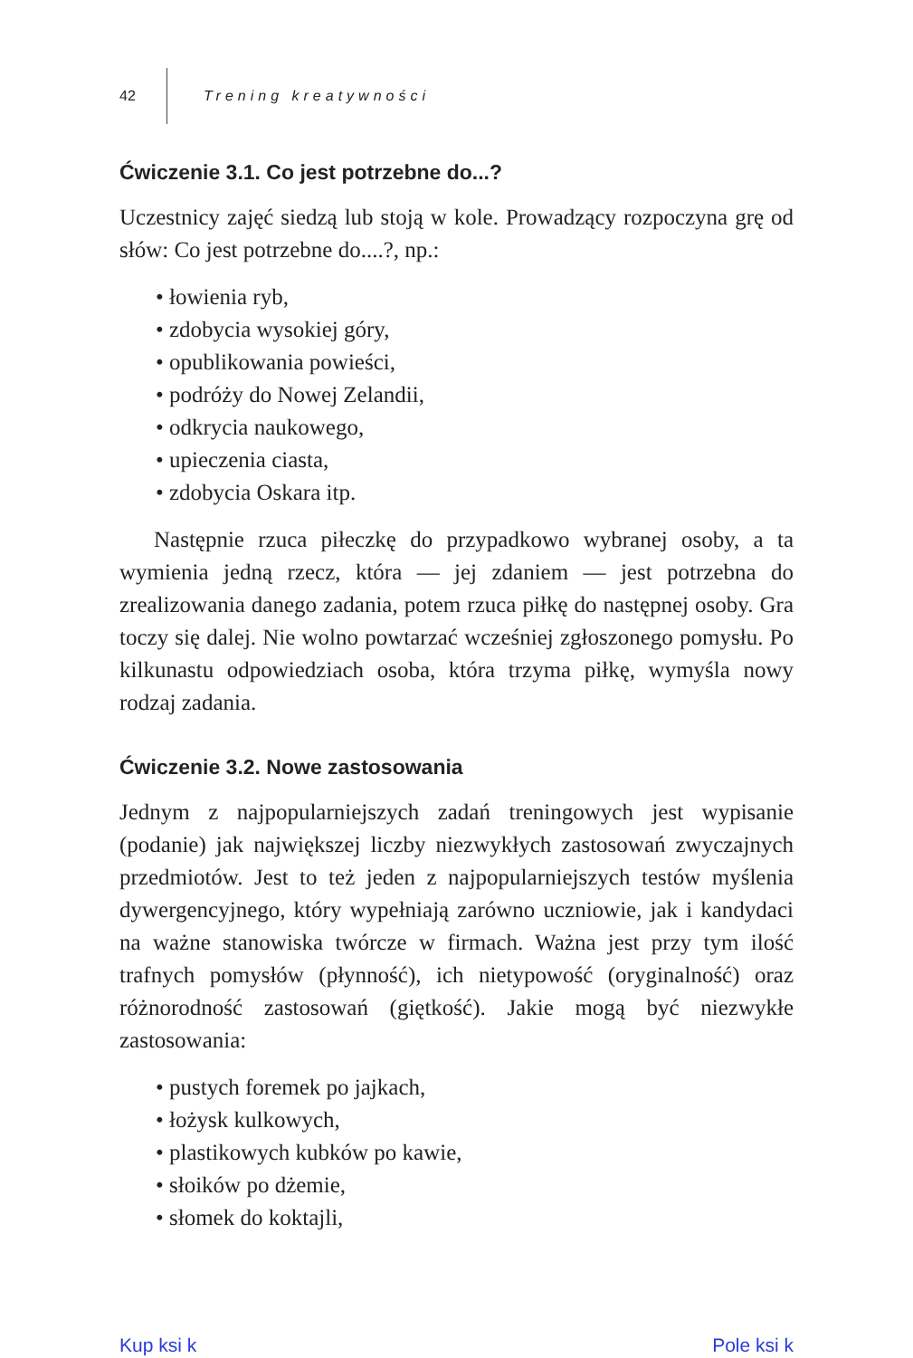42 Trening kreatywności
Ćwiczenie 3.1. Co jest potrzebne do...?
Uczestnicy zajęć siedzą lub stoją w kole. Prowadzący rozpoczyna grę od słów: Co jest potrzebne do....?, np.:
• łowienia ryb,
• zdobycia wysokiej góry,
• opublikowania powieści,
• podróży do Nowej Zelandii,
• odkrycia naukowego,
• upieczenia ciasta,
• zdobycia Oskara itp.
Następnie rzuca piłeczkę do przypadkowo wybranej osoby, a ta wymienia jedną rzecz, która — jej zdaniem — jest potrzebna do zrealizowania danego zadania, potem rzuca piłkę do następnej osoby. Gra toczy się dalej. Nie wolno powtarzać wcześniej zgłoszonego pomysłu. Po kilkunastu odpowiedziach osoba, która trzyma piłkę, wymyśla nowy rodzaj zadania.
Ćwiczenie 3.2. Nowe zastosowania
Jednym z najpopularniejszych zadań treningowych jest wypisanie (podanie) jak największej liczby niezwykłych zastosowań zwyczajnych przedmiotów. Jest to też jeden z najpopularniejszych testów myślenia dywergencyjnego, który wypełniają zarówno uczniowie, jak i kandydaci na ważne stanowiska twórcze w firmach. Ważna jest przy tym ilość trafnych pomysłów (płynność), ich nietypowość (oryginalność) oraz różnorodność zastosowań (giętkość). Jakie mogą być niezwykłe zastosowania:
• pustych foremek po jajkach,
• łożysk kulkowych,
• plastikowych kubków po kawie,
• słoików po dżemie,
• słomek do koktajli,
Kup ksi k Pole ksi k